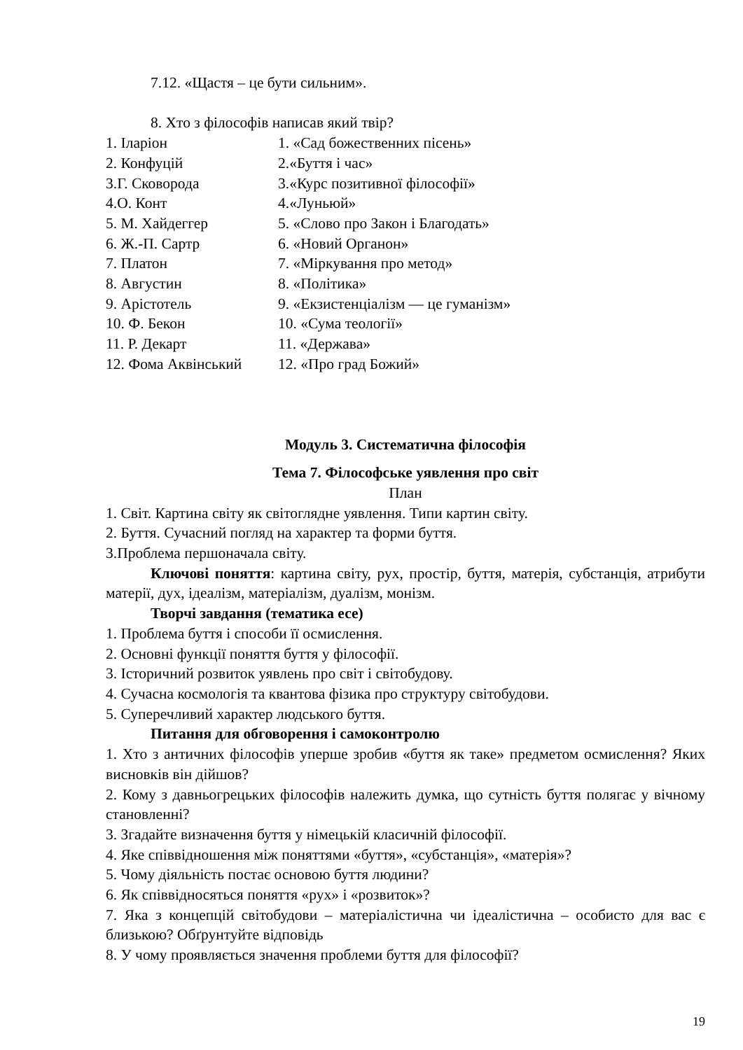7.12. «Щастя – це бути сильним».
8. Хто з філософів написав який твір?
| 1. Іларіон | 1. «Сад божественних пісень» |
| 2. Конфуцій | 2.«Буття і час» |
| 3.Г. Сковорода | 3.«Курс позитивної філософії» |
| 4.О. Конт | 4.«Луньюй» |
| 5. М. Хайдеггер | 5. «Слово про Закон і Благодать» |
| 6. Ж.-П. Сартр | 6. «Новий Органон» |
| 7. Платон | 7. «Міркування про метод» |
| 8. Августин | 8. «Політика» |
| 9. Арістотель | 9. «Екзистенціалізм — це гуманізм» |
| 10. Ф. Бекон | 10. «Сума теології» |
| 11. Р. Декарт | 11. «Держава» |
| 12. Фома Аквінський | 12. «Про град Божий» |
Модуль 3. Систематична філософія
Тема 7. Філософське уявлення про світ
План
1. Світ. Картина світу як світоглядне уявлення. Типи картин світу.
2. Буття. Сучасний погляд на характер та форми буття.
3.Проблема першоначала світу.
Ключові поняття: картина світу, рух, простір, буття, матерія, субстанція, атрибути матерії, дух, ідеалізм, матеріалізм, дуалізм, монізм.
Творчі завдання (тематика есе)
1. Проблема буття і способи її осмислення.
2. Основні функції поняття буття у філософії.
3. Історичний розвиток уявлень про світ і світобудову.
4. Сучасна космологія та квантова фізика про структуру світобудови.
5. Суперечливий характер людського буття.
Питання для обговорення і самоконтролю
1. Хто з античних філософів уперше зробив «буття як таке» предметом осмислення? Яких висновків він дійшов?
2. Кому з давньогрецьких філософів належить думка, що сутність буття полягає у вічному становленні?
3. Згадайте визначення буття у німецькій класичній філософії.
4. Яке співвідношення між поняттями «буття», «субстанція», «матерія»?
5. Чому діяльність постає основою буття людини?
6. Як співвідносяться поняття «рух» і «розвиток»?
7. Яка з концепцій світобудови – матеріалістична чи ідеалістична – особисто для вас є близькою? Обґрунтуйте відповідь
8. У чому проявляється значення проблеми буття для філософії?
19